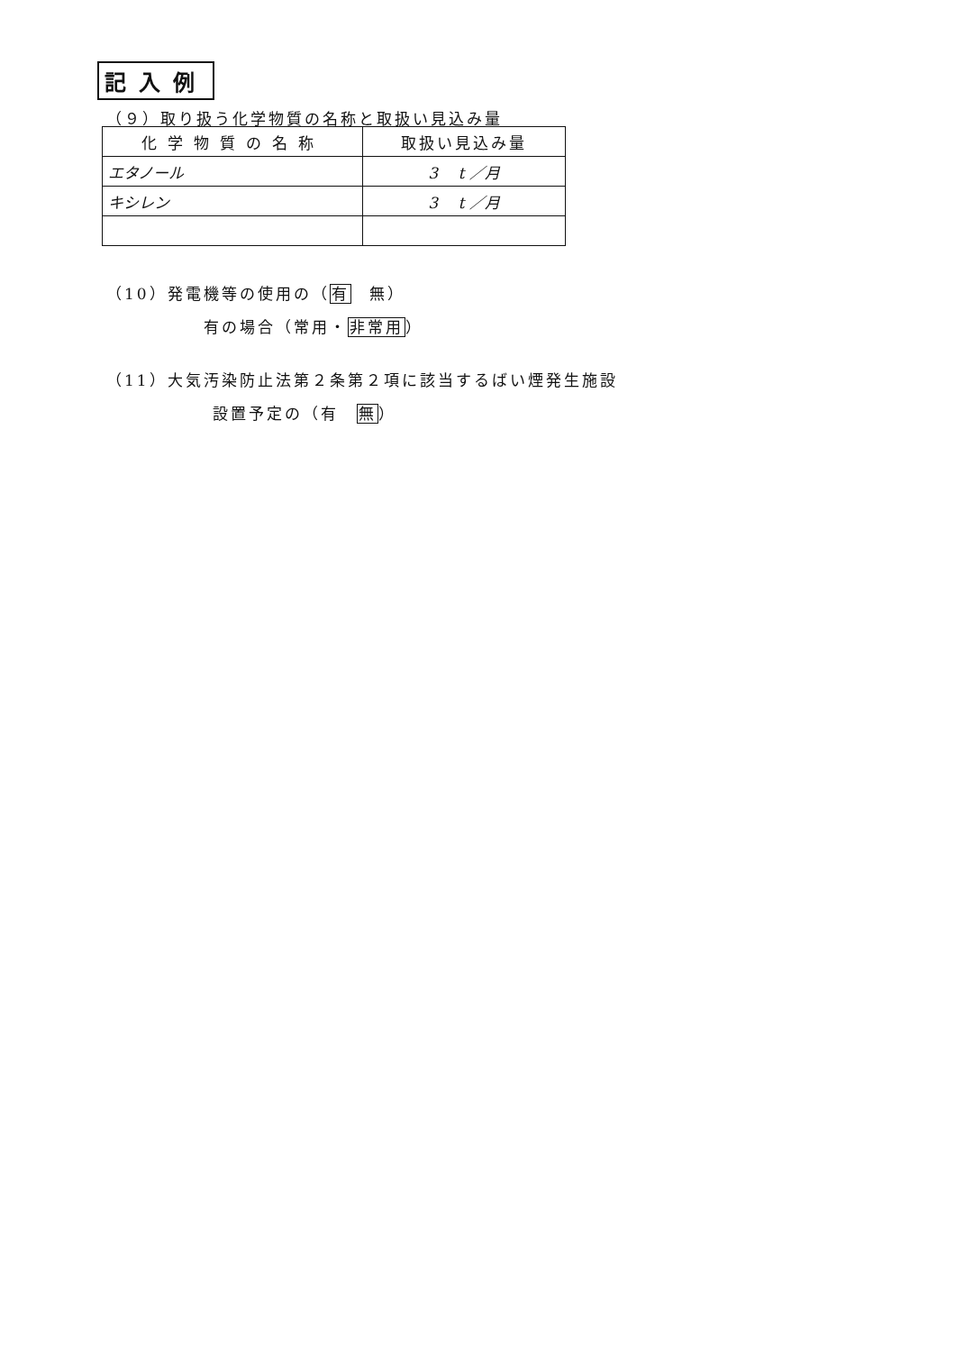記入例
（９）取り扱う化学物質の名称と取扱い見込み量
| 化学物質の名称 | 取扱い見込み量 |
| --- | --- |
| エタノール | 3 t ／月 |
| キシレン | 3 t ／月 |
（10）発電機等の使用の（有　無）
有の場合（常用・非常用）
（11）大気汚染防止法第２条第２項に該当するばい煙発生施設
設置予定の（有　無）